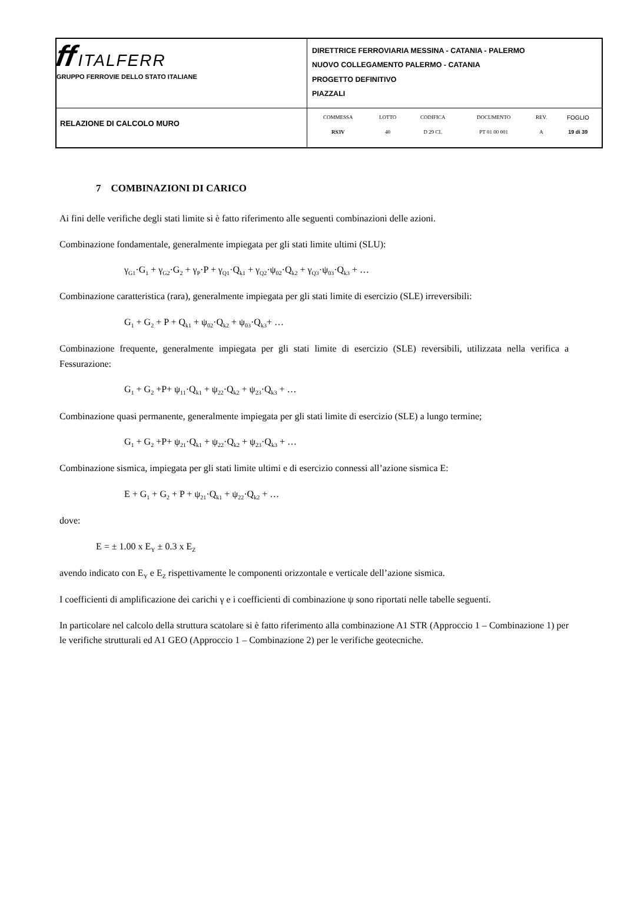| ff ITALFERR GRUPPO FERROVIE DELLO STATO ITALIANE | DIRETTRICE FERROVIARIA MESSINA - CATANIA - PALERMO NUOVO COLLEGAMENTO PALERMO - CATANIA PROGETTO DEFINITIVO PIAZZALI |
| RELAZIONE DI CALCOLO MURO | / COMMESSA / LOTTO / CODIFICA / DOCUMENTO / REV. / FOGLIO / / RS3V / 40 / D 29 CL / PT 01 00 001 / A / 19 di 39 / |
7 COMBINAZIONI DI CARICO
Ai fini delle verifiche degli stati limite si è fatto riferimento alle seguenti combinazioni delle azioni.
Combinazione fondamentale, generalmente impiegata per gli stati limite ultimi (SLU):
γ<sub>G1</sub>·G<sub>1</sub> + γ<sub>G2</sub>·G<sub>2</sub> + γ<sub>P</sub>·P + γ<sub>Q1</sub>·Q<sub>k1</sub> + γ<sub>Q2</sub>·ψ<sub>02</sub>·Q<sub>k2</sub> + γ<sub>Q3</sub>·ψ<sub>03</sub>·Q<sub>k3</sub> + …
Combinazione caratteristica (rara), generalmente impiegata per gli stati limite di esercizio (SLE) irreversibili:
G<sub>1</sub> + G<sub>2</sub> + P + Q<sub>k1</sub> + ψ<sub>02</sub>·Q<sub>k2</sub> + ψ<sub>03</sub>·Q<sub>k3</sub>+ …
Combinazione frequente, generalmente impiegata per gli stati limite di esercizio (SLE) reversibili, utilizzata nella verifica a Fessurazione:
G<sub>1</sub> + G<sub>2</sub> +P+ ψ<sub>11</sub>·Q<sub>k1</sub> + ψ<sub>22</sub>·Q<sub>k2</sub> + ψ<sub>23</sub>·Q<sub>k3</sub> + …
Combinazione quasi permanente, generalmente impiegata per gli stati limite di esercizio (SLE) a lungo termine;
G<sub>1</sub> + G<sub>2</sub> +P+ ψ<sub>21</sub>·Q<sub>k1</sub> + ψ<sub>22</sub>·Q<sub>k2</sub> + ψ<sub>23</sub>·Q<sub>k3</sub> + …
Combinazione sismica, impiegata per gli stati limite ultimi e di esercizio connessi all’azione sismica E:
E + G<sub>1</sub> + G<sub>2</sub> + P + ψ<sub>21</sub>·Q<sub>k1</sub> + ψ<sub>22</sub>·Q<sub>k2</sub> + …
dove:
E = ± 1.00 x E<sub>Y</sub> ± 0.3 x E<sub>Z</sub>
avendo indicato con E<sub>Y</sub> e E<sub>Z</sub> rispettivamente le componenti orizzontale e verticale dell’azione sismica.
I coefficienti di amplificazione dei carichi γ e i coefficienti di combinazione ψ sono riportati nelle tabelle seguenti.
In particolare nel calcolo della struttura scatolare si è fatto riferimento alla combinazione A1 STR (Approccio 1 – Combinazione 1) per le verifiche strutturali ed A1 GEO (Approccio 1 – Combinazione 2) per le verifiche geotecniche.